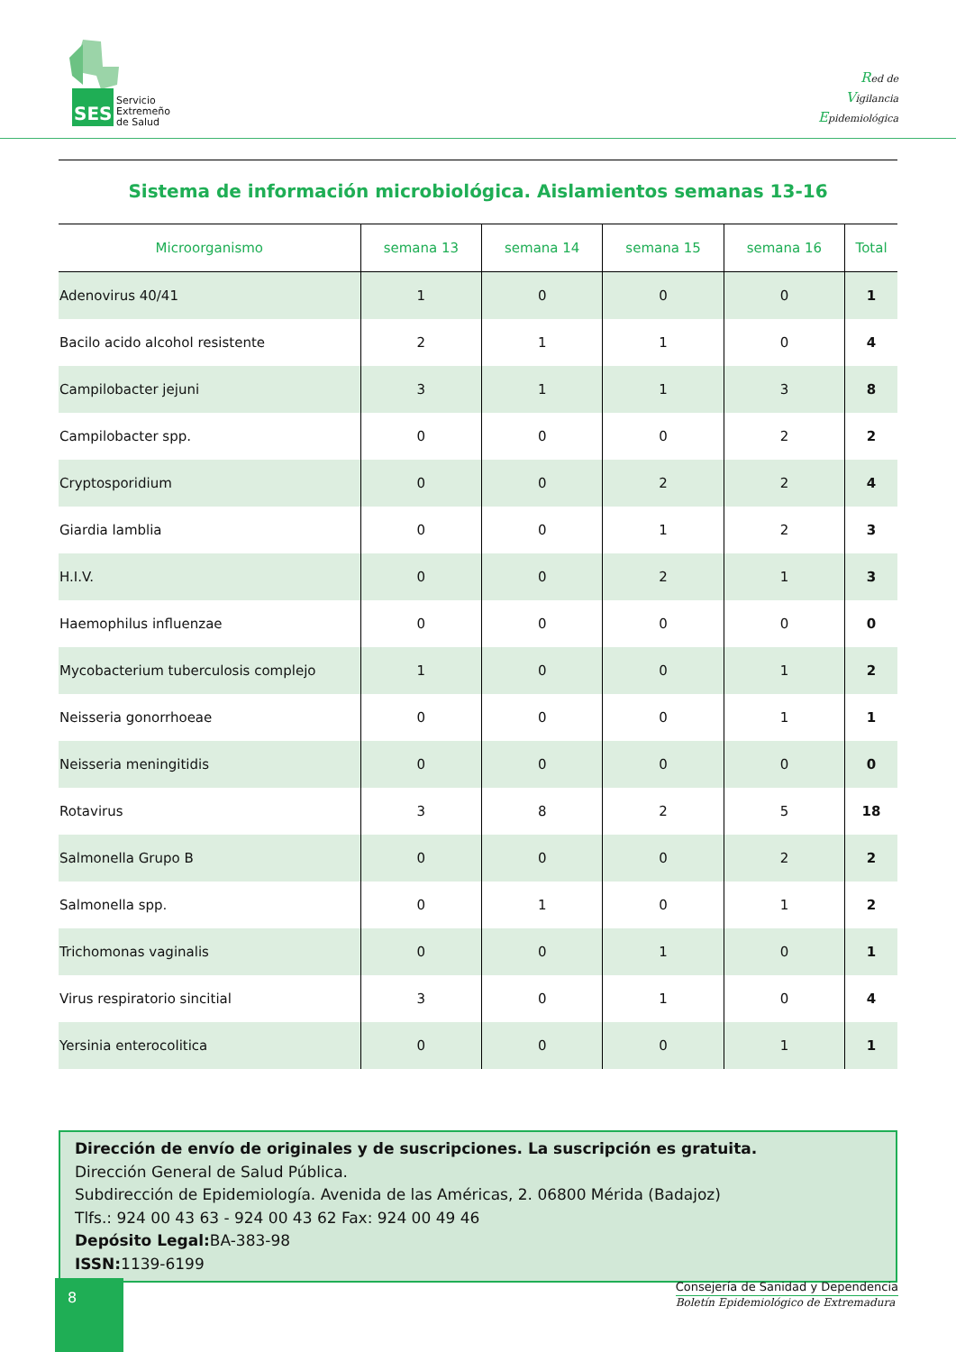SES
Servicio
Extremeño
de Salud
Red de
Vigilancia
Epidemiológica
Sistema de información microbiológica. Aislamientos semanas 13-16
| Microorganismo | semana 13 | semana 14 | semana 15 | semana 16 | Total |
| --- | --- | --- | --- | --- | --- |
| Adenovirus 40/41 | 1 | 0 | 0 | 0 | 1 |
| Bacilo acido alcohol resistente | 2 | 1 | 1 | 0 | 4 |
| Campilobacter jejuni | 3 | 1 | 1 | 3 | 8 |
| Campilobacter spp. | 0 | 0 | 0 | 2 | 2 |
| Cryptosporidium | 0 | 0 | 2 | 2 | 4 |
| Giardia lamblia | 0 | 0 | 1 | 2 | 3 |
| H.I.V. | 0 | 0 | 2 | 1 | 3 |
| Haemophilus influenzae | 0 | 0 | 0 | 0 | 0 |
| Mycobacterium tuberculosis complejo | 1 | 0 | 0 | 1 | 2 |
| Neisseria gonorrhoeae | 0 | 0 | 0 | 1 | 1 |
| Neisseria meningitidis | 0 | 0 | 0 | 0 | 0 |
| Rotavirus | 3 | 8 | 2 | 5 | 18 |
| Salmonella Grupo B | 0 | 0 | 0 | 2 | 2 |
| Salmonella spp. | 0 | 1 | 0 | 1 | 2 |
| Trichomonas vaginalis | 0 | 0 | 1 | 0 | 1 |
| Virus respiratorio sincitial | 3 | 0 | 1 | 0 | 4 |
| Yersinia enterocolitica | 0 | 0 | 0 | 1 | 1 |
Dirección de envío de originales y de suscripciones. La suscripción es gratuita.
Dirección General de Salud Pública.
Subdirección de Epidemiología. Avenida de las Américas, 2. 06800 Mérida (Badajoz)
Tlfs.: 924 00 43 63 - 924 00 43 62 Fax: 924 00 49 46
Depósito Legal: BA-383-98
ISSN: 1139-6199
8
Consejería de Sanidad y Dependencia
Boletín Epidemiológico de Extremadura